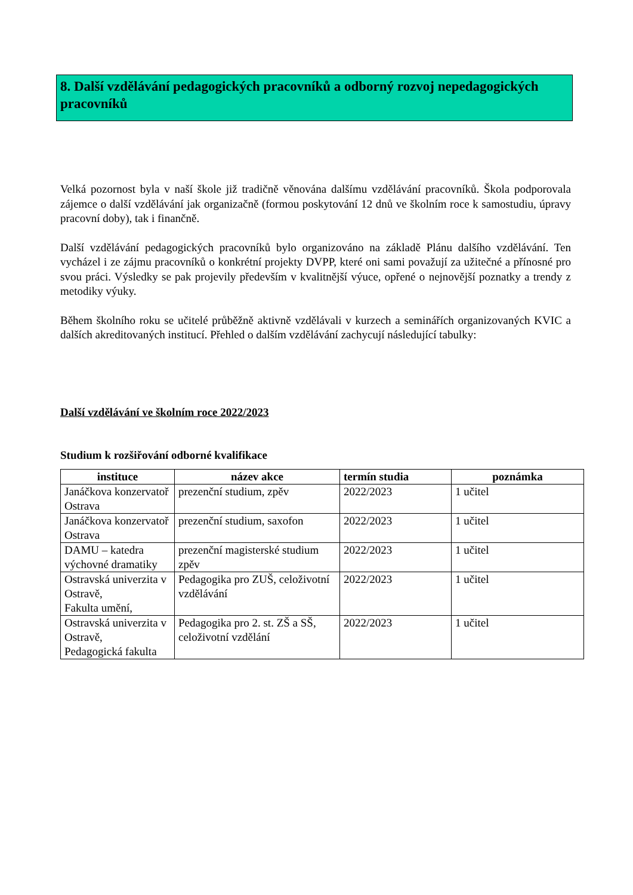8. Další vzdělávání pedagogických pracovníků a odborný rozvoj nepedagogických pracovníků
Velká pozornost byla v naší škole již tradičně věnována dalšímu vzdělávání pracovníků. Škola podporovala zájemce o další vzdělávání jak organizačně (formou poskytování 12 dnů ve školním roce k samostudiu, úpravy pracovní doby), tak i finančně.
Další vzdělávání pedagogických pracovníků bylo organizováno na základě Plánu dalšího vzdělávání. Ten vycházel i ze zájmu pracovníků o konkrétní projekty DVPP, které oni sami považují za užitečné a přínosné pro svou práci. Výsledky se pak projevily především v kvalitnější výuce, opřené o nejnovější poznatky a trendy z metodiky výuky.
Během školního roku se učitelé průběžně aktivně vzdělávali v kurzech a seminářích organizovaných KVIC a dalších akreditovaných institucí. Přehled o dalším vzdělávání zachycují následující tabulky:
Další vzdělávání ve školním roce 2022/2023
Studium k rozšiřování odborné kvalifikace
| instituce | název akce | termín studia | poznámka |
| --- | --- | --- | --- |
| Janáčkova konzervatoř Ostrava | prezenční studium, zpěv | 2022/2023 | 1 učitel |
| Janáčkova konzervatoř Ostrava | prezenční studium, saxofon | 2022/2023 | 1 učitel |
| DAMU – katedra výchovné dramatiky | prezenční magisterské studium zpěv | 2022/2023 | 1 učitel |
| Ostravská univerzita v Ostravě, Fakulta umění, | Pedagogika pro ZUŠ, celoživotní vzdělávání | 2022/2023 | 1 učitel |
| Ostravská univerzita v Ostravě, Pedagogická fakulta | Pedagogika pro 2. st. ZŠ a SŠ, celoživotní vzdělání | 2022/2023 | 1 učitel |